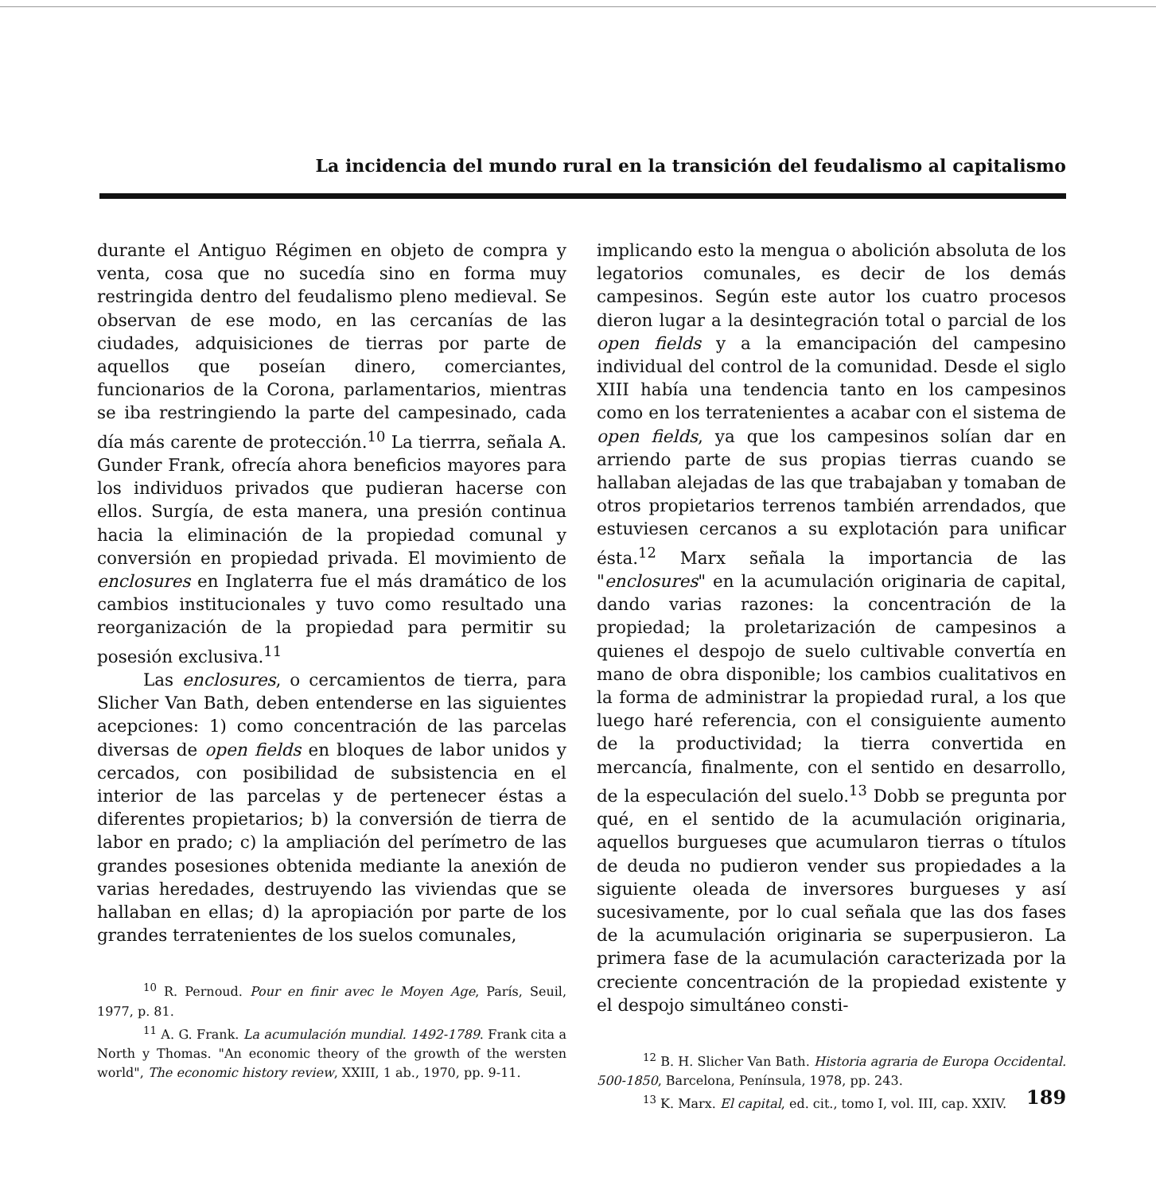La incidencia del mundo rural en la transición del feudalismo al capitalismo
durante el Antiguo Régimen en objeto de compra y venta, cosa que no sucedía sino en forma muy restringida dentro del feudalismo pleno medieval. Se observan de ese modo, en las cercanías de las ciudades, adquisiciones de tierras por parte de aquellos que poseían dinero, comerciantes, funcionarios de la Corona, parlamentarios, mientras se iba restringiendo la parte del campesinado, cada día más carente de protección.<sup>10</sup> La tierrra, señala A. Gunder Frank, ofrecía ahora beneficios mayores para los individuos privados que pudieran hacerse con ellos. Surgía, de esta manera, una presión continua hacia la eliminación de la propiedad comunal y conversión en propiedad privada. El movimiento de enclosures en Inglaterra fue el más dramático de los cambios institucionales y tuvo como resultado una reorganización de la propiedad para permitir su posesión exclusiva.<sup>11</sup>
Las enclosures, o cercamientos de tierra, para Slicher Van Bath, deben entenderse en las siguientes acepciones: 1) como concentración de las parcelas diversas de open fields en bloques de labor unidos y cercados, con posibilidad de subsistencia en el interior de las parcelas y de pertenecer éstas a diferentes propietarios; b) la conversión de tierra de labor en prado; c) la ampliación del perímetro de las grandes posesiones obtenida mediante la anexión de varias heredades, destruyendo las viviendas que se hallaban en ellas; d) la apropiación por parte de los grandes terratenientes de los suelos comunales,
<sup>10</sup> R. Pernoud. Pour en finir avec le Moyen Age, París, Seuil, 1977, p. 81.
<sup>11</sup> A. G. Frank. La acumulación mundial. 1492-1789. Frank cita a North y Thomas. "An economic theory of the growth of the wersten world", The economic history review, XXIII, 1 ab., 1970, pp. 9-11.
implicando esto la mengua o abolición absoluta de los legatorios comunales, es decir de los demás campesinos. Según este autor los cuatro procesos dieron lugar a la desintegración total o parcial de los open fields y a la emancipación del campesino individual del control de la comunidad. Desde el siglo XIII había una tendencia tanto en los campesinos como en los terratenientes a acabar con el sistema de open fields, ya que los campesinos solían dar en arriendo parte de sus propias tierras cuando se hallaban alejadas de las que trabajaban y tomaban de otros propietarios terrenos también arrendados, que estuviesen cercanos a su explotación para unificar ésta.<sup>12</sup> Marx señala la importancia de las "enclosures" en la acumulación originaria de capital, dando varias razones: la concentración de la propiedad; la proletarización de campesinos a quienes el despojo de suelo cultivable convertía en mano de obra disponible; los cambios cualitativos en la forma de administrar la propiedad rural, a los que luego haré referencia, con el consiguiente aumento de la productividad; la tierra convertida en mercancía, finalmente, con el sentido en desarrollo, de la especulación del suelo.<sup>13</sup> Dobb se pregunta por qué, en el sentido de la acumulación originaria, aquellos burgueses que acumularon tierras o títulos de deuda no pudieron vender sus propiedades a la siguiente oleada de inversores burgueses y así sucesivamente, por lo cual señala que las dos fases de la acumulación originaria se superpusieron. La primera fase de la acumulación caracterizada por la creciente concentración de la propiedad existente y el despojo simultáneo consti-
<sup>12</sup> B. H. Slicher Van Bath. Historia agraria de Europa Occidental. 500-1850, Barcelona, Península, 1978, pp. 243.
<sup>13</sup> K. Marx. El capital, ed. cit., tomo I, vol. III, cap. XXIV.
189